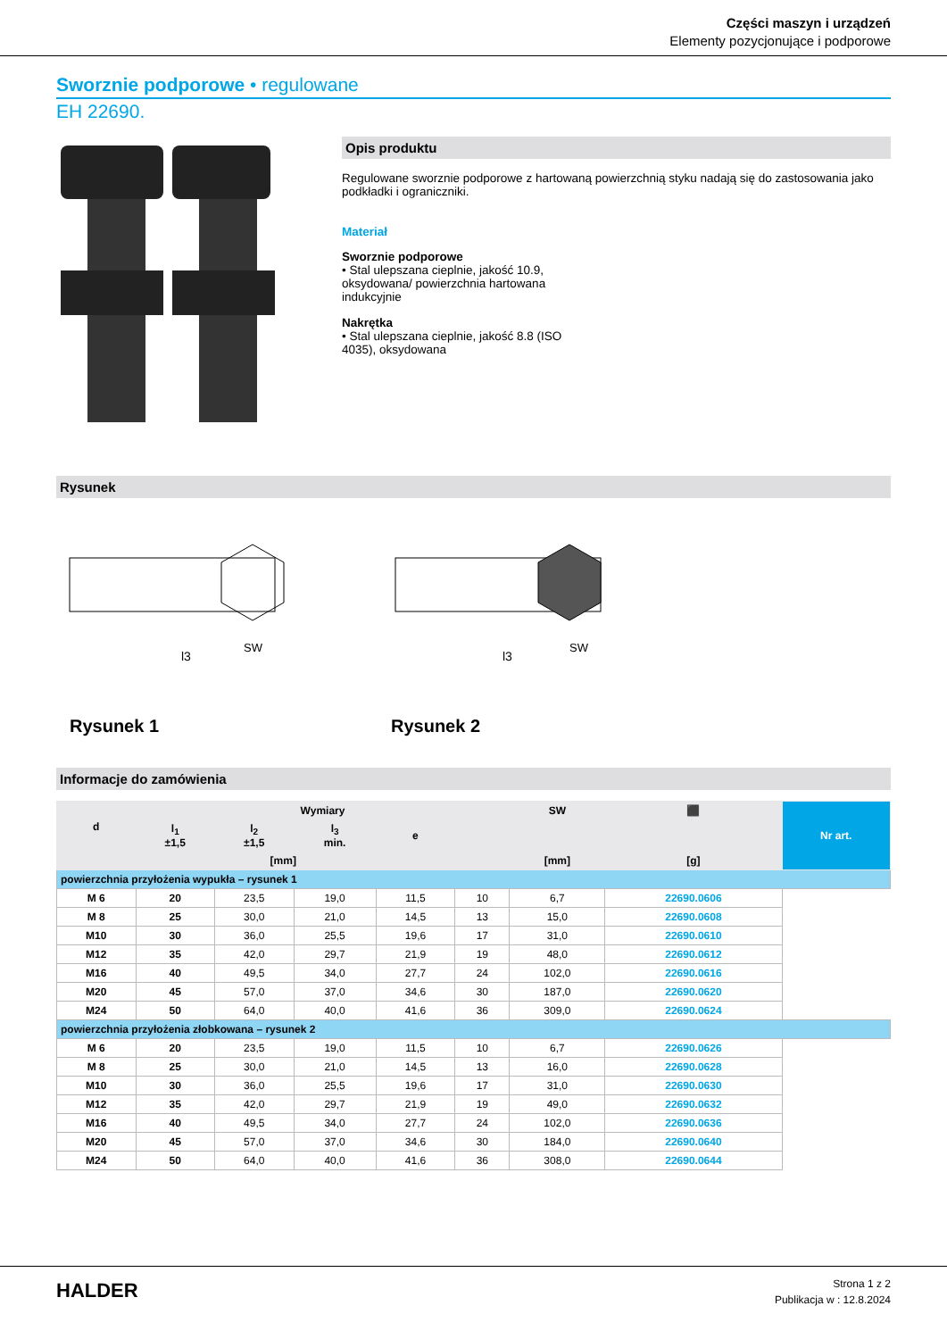Części maszyn i urządzeń
Elementy pozycjonujące i podporowe
Sworznie podporowe • regulowane
EH 22690.
Opis produktu
Regulowane sworznie podporowe z hartowaną powierzchnią styku nadają się do zastosowania jako podkładki i ograniczniki.
Materiał
Sworznie podporowe
• Stal ulepszana cieplnie, jakość 10.9, oksydowana/ powierzchnia hartowana indukcyjnie
Nakrętka
• Stal ulepszana cieplnie, jakość 8.8 (ISO 4035), oksydowana
Rysunek
l3
l3
SW
SW
Rysunek 1
Rysunek 2
Informacje do zamówienia
| d | Wymiary | | | | | SW | ⬛ | Nr art. |
| --- | --- | --- | --- | --- | --- | --- | --- | --- |
| | l<sub>1</sub> ±1,5 | l<sub>2</sub> ±1,5 | l<sub>3</sub> min. | e | | | | |
| [mm] | | | | | | [mm] | [g] | |
| powierzchnia przyłożenia wypukła – rysunek 1 | | | | | | | | |
| M 6 | 20 | 23,5 | 19,0 | 11,5 | 10 | 6,7 | 22690.0606 | |
| M 8 | 25 | 30,0 | 21,0 | 14,5 | 13 | 15,0 | 22690.0608 | |
| M10 | 30 | 36,0 | 25,5 | 19,6 | 17 | 31,0 | 22690.0610 | |
| M12 | 35 | 42,0 | 29,7 | 21,9 | 19 | 48,0 | 22690.0612 | |
| M16 | 40 | 49,5 | 34,0 | 27,7 | 24 | 102,0 | 22690.0616 | |
| M20 | 45 | 57,0 | 37,0 | 34,6 | 30 | 187,0 | 22690.0620 | |
| M24 | 50 | 64,0 | 40,0 | 41,6 | 36 | 309,0 | 22690.0624 | |
| powierzchnia przyłożenia złobkowana – rysunek 2 | | | | | | | | |
| M 6 | 20 | 23,5 | 19,0 | 11,5 | 10 | 6,7 | 22690.0626 | |
| M 8 | 25 | 30,0 | 21,0 | 14,5 | 13 | 16,0 | 22690.0628 | |
| M10 | 30 | 36,0 | 25,5 | 19,6 | 17 | 31,0 | 22690.0630 | |
| M12 | 35 | 42,0 | 29,7 | 21,9 | 19 | 49,0 | 22690.0632 | |
| M16 | 40 | 49,5 | 34,0 | 27,7 | 24 | 102,0 | 22690.0636 | |
| M20 | 45 | 57,0 | 37,0 | 34,6 | 30 | 184,0 | 22690.0640 | |
| M24 | 50 | 64,0 | 40,0 | 41,6 | 36 | 308,0 | 22690.0644 | |
HALDER
Strona 1 z 2
Publikacja w : 12.8.2024